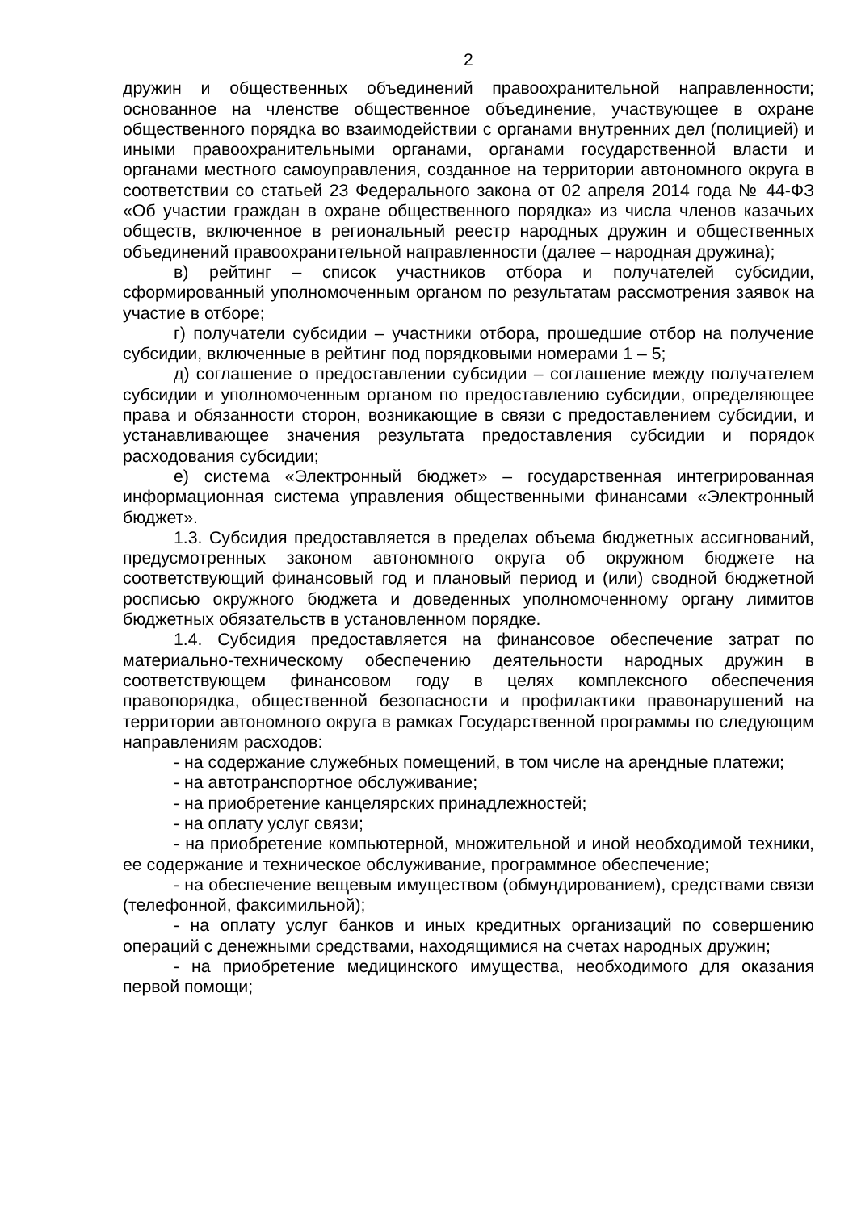2
дружин и общественных объединений правоохранительной направленности; основанное на членстве общественное объединение, участвующее в охране общественного порядка во взаимодействии с органами внутренних дел (полицией) и иными правоохранительными органами, органами государственной власти и органами местного самоуправления, созданное на территории автономного округа в соответствии со статьей 23 Федерального закона от 02 апреля 2014 года № 44-ФЗ «Об участии граждан в охране общественного порядка» из числа членов казачьих обществ, включенное в региональный реестр народных дружин и общественных объединений правоохранительной направленности (далее – народная дружина);
в) рейтинг – список участников отбора и получателей субсидии, сформированный уполномоченным органом по результатам рассмотрения заявок на участие в отборе;
г) получатели субсидии – участники отбора, прошедшие отбор на получение субсидии, включенные в рейтинг под порядковыми номерами 1 – 5;
д) соглашение о предоставлении субсидии – соглашение между получателем субсидии и уполномоченным органом по предоставлению субсидии, определяющее права и обязанности сторон, возникающие в связи с предоставлением субсидии, и устанавливающее значения результата предоставления субсидии и порядок расходования субсидии;
е) система «Электронный бюджет» – государственная интегрированная информационная система управления общественными финансами «Электронный бюджет».
1.3. Субсидия предоставляется в пределах объема бюджетных ассигнований, предусмотренных законом автономного округа об окружном бюджете на соответствующий финансовый год и плановый период и (или) сводной бюджетной росписью окружного бюджета и доведенных уполномоченному органу лимитов бюджетных обязательств в установленном порядке.
1.4. Субсидия предоставляется на финансовое обеспечение затрат по материально-техническому обеспечению деятельности народных дружин в соответствующем финансовом году в целях комплексного обеспечения правопорядка, общественной безопасности и профилактики правонарушений на территории автономного округа в рамках Государственной программы по следующим направлениям расходов:
- на содержание служебных помещений, в том числе на арендные платежи;
- на автотранспортное обслуживание;
- на приобретение канцелярских принадлежностей;
- на оплату услуг связи;
- на приобретение компьютерной, множительной и иной необходимой техники, ее содержание и техническое обслуживание, программное обеспечение;
- на обеспечение вещевым имуществом (обмундированием), средствами связи (телефонной, факсимильной);
- на оплату услуг банков и иных кредитных организаций по совершению операций с денежными средствами, находящимися на счетах народных дружин;
- на приобретение медицинского имущества, необходимого для оказания первой помощи;